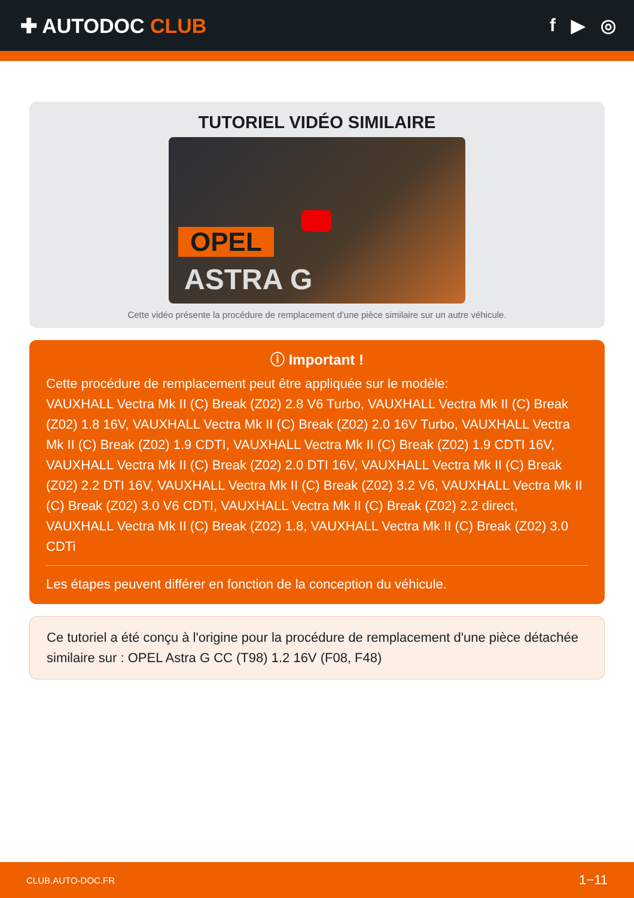✚ AUTODOC CLUB f ▶ ◎
TUTORIEL VIDÉO SIMILAIRE
OPEL
ASTRA G
Cette vidéo présente la procédure de remplacement d'une pièce similaire sur un autre véhicule.
ⓘ Important !
Cette procédure de remplacement peut être appliquée sur le modèle:
VAUXHALL Vectra Mk II (C) Break (Z02) 2.8 V6 Turbo, VAUXHALL Vectra Mk II (C) Break (Z02) 1.8 16V, VAUXHALL Vectra Mk II (C) Break (Z02) 2.0 16V Turbo, VAUXHALL Vectra Mk II (C) Break (Z02) 1.9 CDTI, VAUXHALL Vectra Mk II (C) Break (Z02) 1.9 CDTI 16V, VAUXHALL Vectra Mk II (C) Break (Z02) 2.0 DTI 16V, VAUXHALL Vectra Mk II (C) Break (Z02) 2.2 DTI 16V, VAUXHALL Vectra Mk II (C) Break (Z02) 3.2 V6, VAUXHALL Vectra Mk II (C) Break (Z02) 3.0 V6 CDTI, VAUXHALL Vectra Mk II (C) Break (Z02) 2.2 direct, VAUXHALL Vectra Mk II (C) Break (Z02) 1.8, VAUXHALL Vectra Mk II (C) Break (Z02) 3.0 CDTi
Les étapes peuvent différer en fonction de la conception du véhicule.
Ce tutoriel a été conçu à l'origine pour la procédure de remplacement d'une pièce détachée similaire sur : OPEL Astra G CC (T98) 1.2 16V (F08, F48)
CLUB.AUTO-DOC.FR 1−11